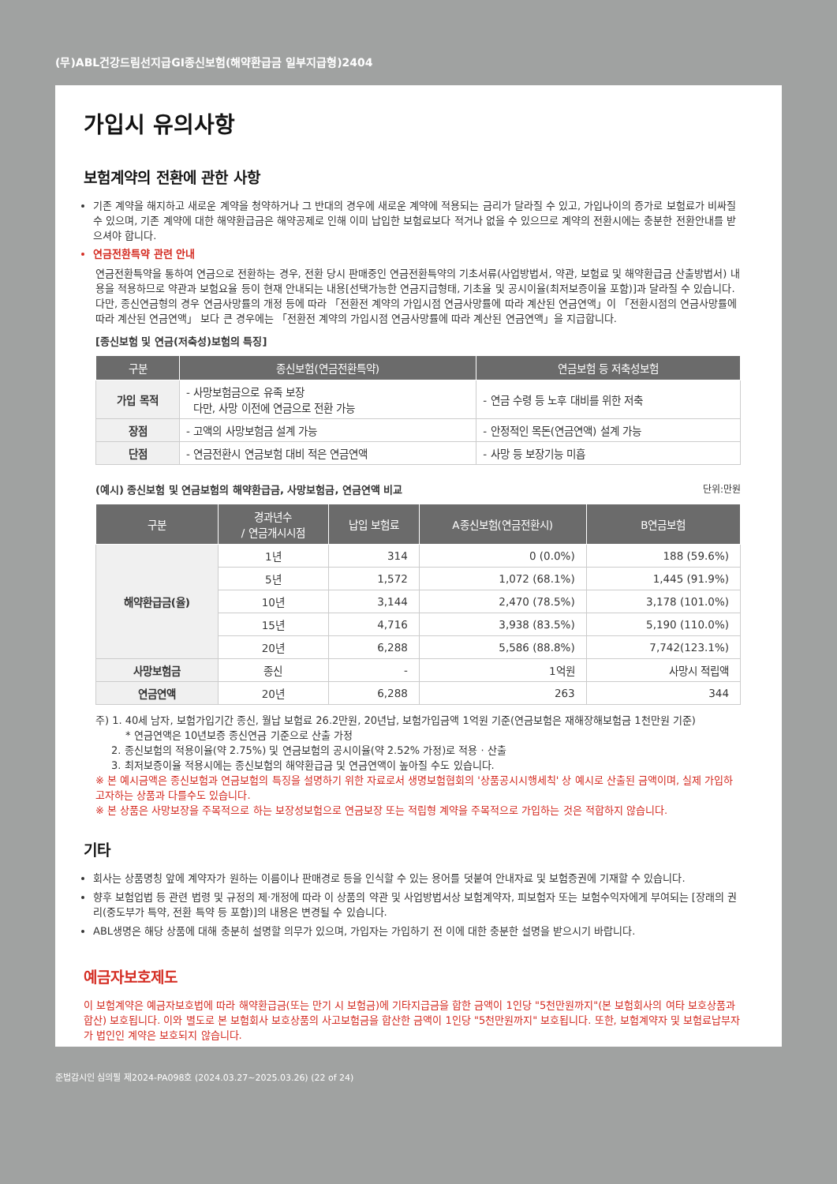(무)ABL건강드림선지급GI종신보험(해약환급금 일부지급형)2404
가입시 유의사항
보험계약의 전환에 관한 사항
기존 계약을 해지하고 새로운 계약을 청약하거나 그 반대의 경우에 새로운 계약에 적용되는 금리가 달라질 수 있고, 가입나이의 증가로 보험료가 비싸질 수 있으며, 기존 계약에 대한 해약환급금은 해약공제로 인해 이미 납입한 보험료보다 적거나 없을 수 있으므로 계약의 전환시에는 충분한 전환안내를 받으셔야 합니다.
연금전환특약 관련 안내
연금전환특약을 통하여 연금으로 전환하는 경우, 전환 당시 판매중인 연금전환특약의 기초서류(사업방법서, 약관, 보험료 및 해약환급금 산출방법서) 내용을 적용하므로 약관과 보험요율 등이 현재 안내되는 내용[선택가능한 연금지급형태, 기초율 및 공시이율(최저보증이율 포함)]과 달라질 수 있습니다. 다만, 종신연금형의 경우 연금사망률의 개정 등에 따라 「전환전 계약의 가입시점 연금사망률에 따라 계산된 연금연액」이 「전환시점의 연금사망률에 따라 계산된 연금연액」 보다 큰 경우에는 「전환전 계약의 가입시점 연금사망률에 따라 계산된 연금연액」을 지급합니다.
[종신보험 및 연금(저축성)보험의 특징]
| 구분 | 종신보험(연금전환특약) | 연금보험 등 저축성보험 |
| --- | --- | --- |
| 가입 목적 | - 사망보험금으로 유족 보장 다만, 사망 이전에 연금으로 전환 가능 | - 연금 수령 등 노후 대비를 위한 저축 |
| 장점 | - 고액의 사망보험금 설계 가능 | - 안정적인 목돈(연금연액) 설계 가능 |
| 단점 | - 연금전환시 연금보험 대비 적은 연금연액 | - 사망 등 보장기능 미흡 |
(예시) 종신보험 및 연금보험의 해약환급금, 사망보험금, 연금연액 비교 단위:만원
| 구분 | 경과년수 / 연금개시시점 | 납입 보험료 | A종신보험(연금전환시) | B연금보험 |
| --- | --- | --- | --- | --- |
| 해약환급금(율) | 1년 | 314 | 0 (0.0%) | 188 (59.6%) |
| | 5년 | 1,572 | 1,072 (68.1%) | 1,445 (91.9%) |
| | 10년 | 3,144 | 2,470 (78.5%) | 3,178 (101.0%) |
| | 15년 | 4,716 | 3,938 (83.5%) | 5,190 (110.0%) |
| | 20년 | 6,288 | 5,586 (88.8%) | 7,742(123.1%) |
| 사망보험금 | 종신 | - | 1억원 | 사망시 적립액 |
| 연금연액 | 20년 | 6,288 | 263 | 344 |
주) 1. 40세 남자, 보험가입기간 종신, 월납 보험료 26.2만원, 20년납, 보험가입금액 1억원 기준(연금보험은 재해장해보험금 1천만원 기준)
* 연금연액은 10년보증 종신연금 기준으로 산출 가정
2. 종신보험의 적용이율(약 2.75%) 및 연금보험의 공시이율(약 2.52% 가정)로 적용 · 산출
3. 최저보증이율 적용시에는 종신보험의 해약환급금 및 연금연액이 높아질 수도 있습니다.
※ 본 예시금액은 종신보험과 연금보험의 특징을 설명하기 위한 자료로서 생명보험협회의 '상품공시시행세칙' 상 예시로 산출된 금액이며, 실제 가입하고자하는 상품과 다를수도 있습니다.
※ 본 상품은 사망보장을 주목적으로 하는 보장성보험으로 연금보장 또는 적립형 계약을 주목적으로 가입하는 것은 적합하지 않습니다.
기타
회사는 상품명칭 앞에 계약자가 원하는 이름이나 판매경로 등을 인식할 수 있는 용어를 덧붙여 안내자료 및 보험증권에 기재할 수 있습니다.
향후 보험업법 등 관련 법령 및 규정의 제·개정에 따라 이 상품의 약관 및 사업방법서상 보험계약자, 피보험자 또는 보험수익자에게 부여되는 [장래의 권리(중도부가 특약, 전환 특약 등 포함)]의 내용은 변경될 수 있습니다.
ABL생명은 해당 상품에 대해 충분히 설명할 의무가 있으며, 가입자는 가입하기 전 이에 대한 충분한 설명을 받으시기 바랍니다.
예금자보호제도
이 보험계약은 예금자보호법에 따라 해약환급금(또는 만기 시 보험금)에 기타지급금을 합한 금액이 1인당 "5천만원까지"(본 보험회사의 여타 보호상품과 합산) 보호됩니다. 이와 별도로 본 보험회사 보호상품의 사고보험금을 합산한 금액이 1인당 "5천만원까지" 보호됩니다. 또한, 보험계약자 및 보험료납부자가 법인인 계약은 보호되지 않습니다.
준법감시인 심의필 제2024-PA098호 (2024.03.27~2025.03.26) (22 of 24)